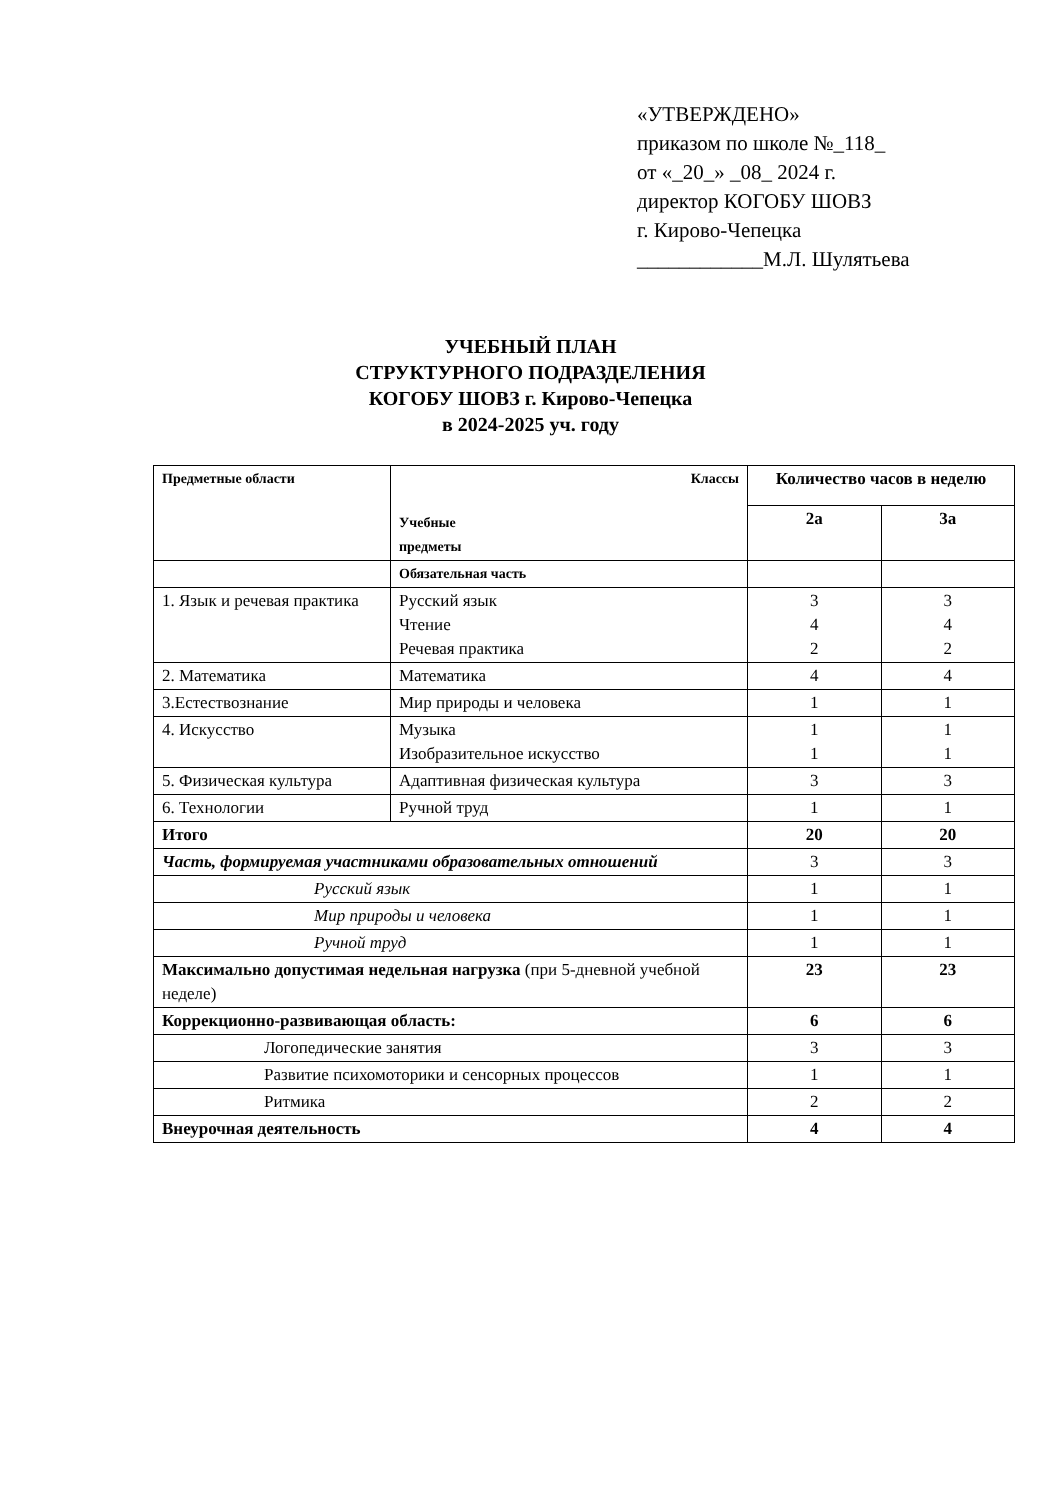«УТВЕРЖДЕНО»
приказом по школе №_118_
от «_20_» _08_ 2024 г.
директор КОГОБУ ШОВЗ
г. Кирово-Чепецка
____________М.Л. Шулятьева
УЧЕБНЫЙ ПЛАН
СТРУКТУРНОГО ПОДРАЗДЕЛЕНИЯ
КОГОБУ ШОВЗ г. Кирово-Чепецка
в 2024-2025 уч. году
| Предметные области | Классы Учебные предметы | Количество часов в неделю | |
| | | 2а | 3а |
| | Обязательная часть | | |
| 1. Язык и речевая практика | Русский язык Чтение Речевая практика | 3 4 2 | 3 4 2 |
| 2. Математика | Математика | 4 | 4 |
| 3.Естествознание | Мир природы и человека | 1 | 1 |
| 4. Искусство | Музыка Изобразительное искусство | 1 1 | 1 1 |
| 5. Физическая культура | Адаптивная физическая культура | 3 | 3 |
| 6. Технологии | Ручной труд | 1 | 1 |
| Итого | | 20 | 20 |
| Часть, формируемая участниками образовательных отношений | | 3 | 3 |
| Русский язык | | 1 | 1 |
| Мир природы и человека | | 1 | 1 |
| Ручной труд | | 1 | 1 |
| Максимально допустимая недельная нагрузка (при 5-дневной учебной неделе) | | 23 | 23 |
| Коррекционно-развивающая область: | | 6 | 6 |
| Логопедические занятия | | 3 | 3 |
| Развитие психомоторики и сенсорных процессов | | 1 | 1 |
| Ритмика | | 2 | 2 |
| Внеурочная деятельность | | 4 | 4 |